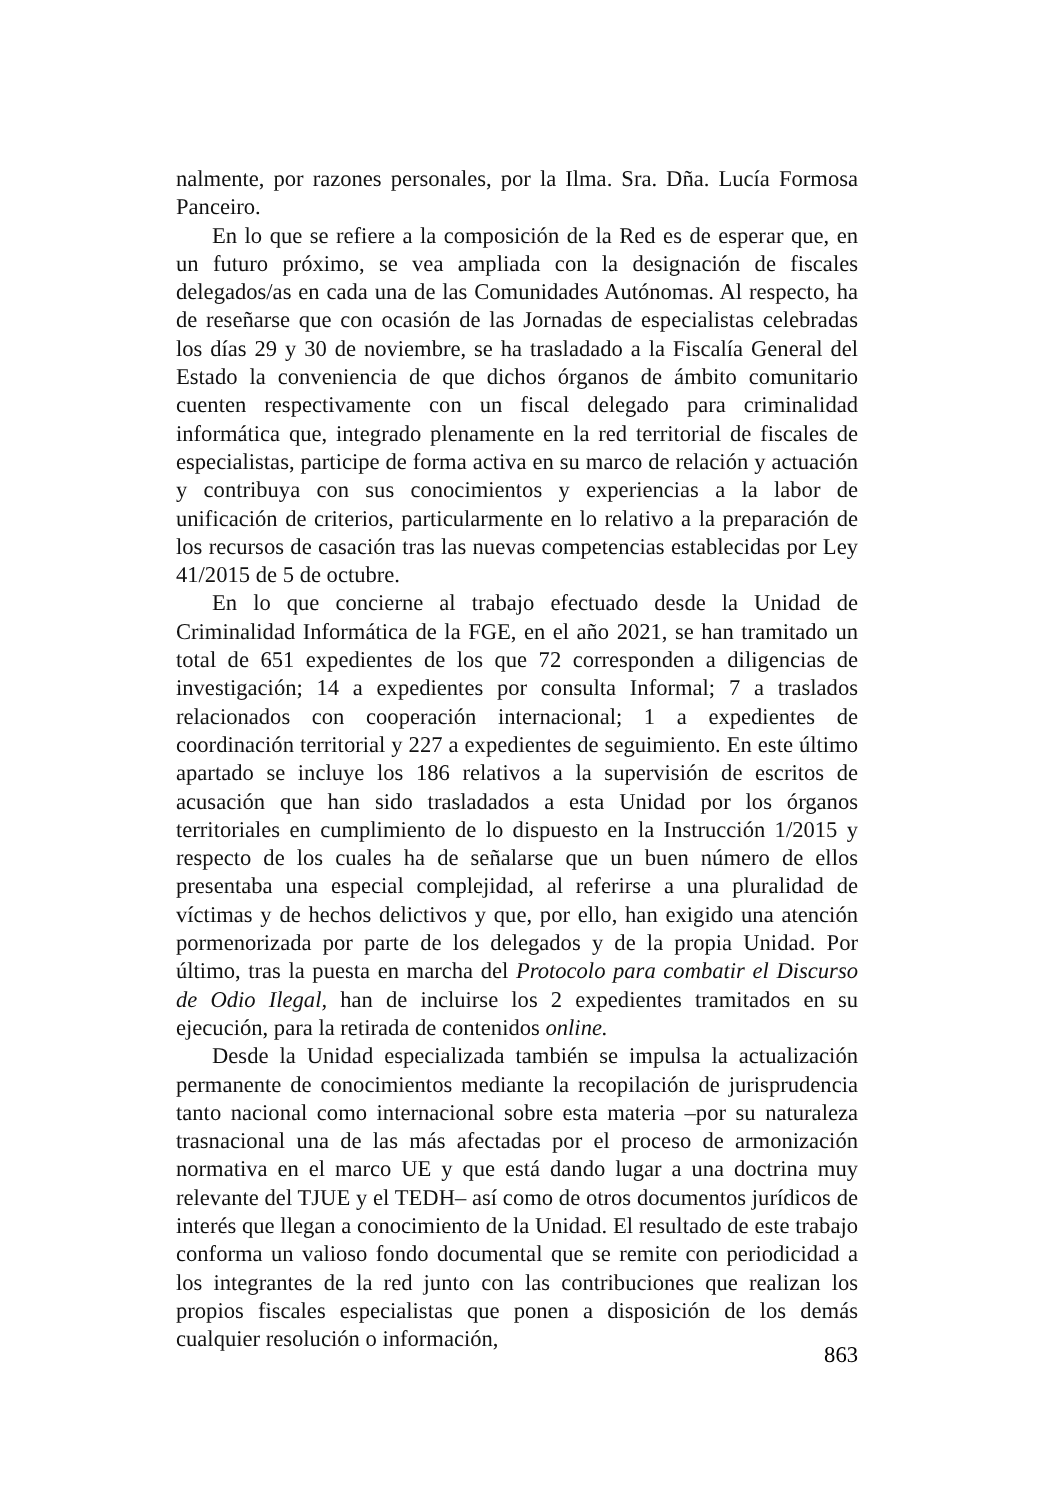nalmente, por razones personales, por la Ilma. Sra. Dña. Lucía Formosa Panceiro.
En lo que se refiere a la composición de la Red es de esperar que, en un futuro próximo, se vea ampliada con la designación de fiscales delegados/as en cada una de las Comunidades Autónomas. Al respecto, ha de reseñarse que con ocasión de las Jornadas de especialistas celebradas los días 29 y 30 de noviembre, se ha trasladado a la Fiscalía General del Estado la conveniencia de que dichos órganos de ámbito comunitario cuenten respectivamente con un fiscal delegado para criminalidad informática que, integrado plenamente en la red territorial de fiscales de especialistas, participe de forma activa en su marco de relación y actuación y contribuya con sus conocimientos y experiencias a la labor de unificación de criterios, particularmente en lo relativo a la preparación de los recursos de casación tras las nuevas competencias establecidas por Ley 41/2015 de 5 de octubre.
En lo que concierne al trabajo efectuado desde la Unidad de Criminalidad Informática de la FGE, en el año 2021, se han tramitado un total de 651 expedientes de los que 72 corresponden a diligencias de investigación; 14 a expedientes por consulta Informal; 7 a traslados relacionados con cooperación internacional; 1 a expedientes de coordinación territorial y 227 a expedientes de seguimiento. En este último apartado se incluye los 186 relativos a la supervisión de escritos de acusación que han sido trasladados a esta Unidad por los órganos territoriales en cumplimiento de lo dispuesto en la Instrucción 1/2015 y respecto de los cuales ha de señalarse que un buen número de ellos presentaba una especial complejidad, al referirse a una pluralidad de víctimas y de hechos delictivos y que, por ello, han exigido una atención pormenorizada por parte de los delegados y de la propia Unidad. Por último, tras la puesta en marcha del Protocolo para combatir el Discurso de Odio Ilegal, han de incluirse los 2 expedientes tramitados en su ejecución, para la retirada de contenidos online.
Desde la Unidad especializada también se impulsa la actualización permanente de conocimientos mediante la recopilación de jurisprudencia tanto nacional como internacional sobre esta materia –por su naturaleza trasnacional una de las más afectadas por el proceso de armonización normativa en el marco UE y que está dando lugar a una doctrina muy relevante del TJUE y el TEDH– así como de otros documentos jurídicos de interés que llegan a conocimiento de la Unidad. El resultado de este trabajo conforma un valioso fondo documental que se remite con periodicidad a los integrantes de la red junto con las contribuciones que realizan los propios fiscales especialistas que ponen a disposición de los demás cualquier resolución o información,
863